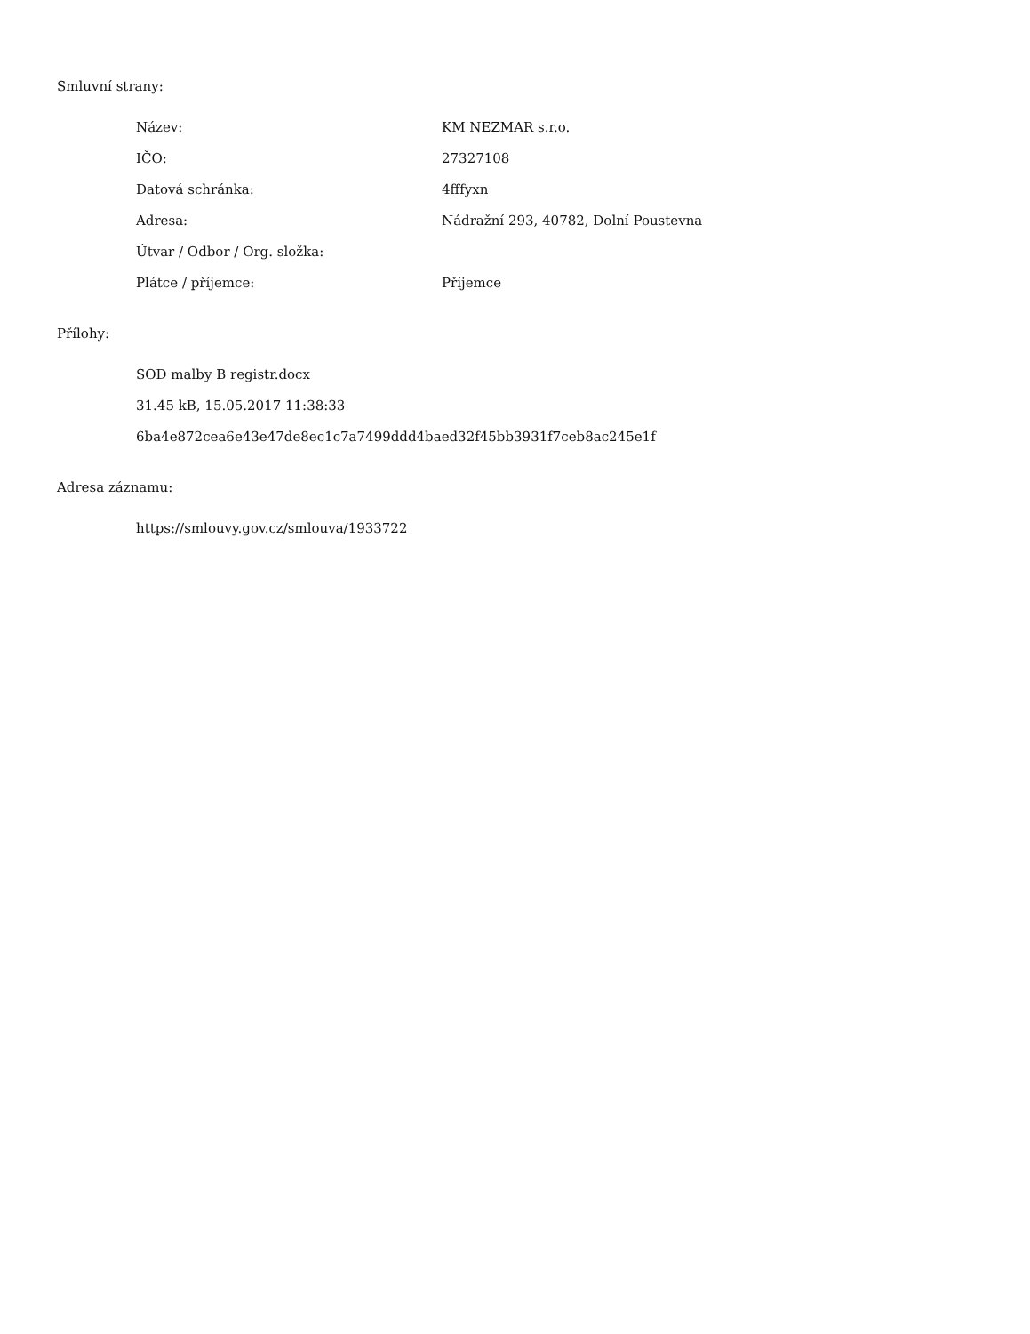Smluvní strany:
| Název: | KM NEZMAR s.r.o. |
| IČO: | 27327108 |
| Datová schránka: | 4fffyxn |
| Adresa: | Nádražní 293, 40782, Dolní Poustevna |
| Útvar / Odbor / Org. složka: | |
| Plátce / příjemce: | Příjemce |
Přílohy:
SOD malby B registr.docx
31.45 kB, 15.05.2017 11:38:33
6ba4e872cea6e43e47de8ec1c7a7499ddd4baed32f45bb3931f7ceb8ac245e1f
Adresa záznamu:
https://smlouvy.gov.cz/smlouva/1933722